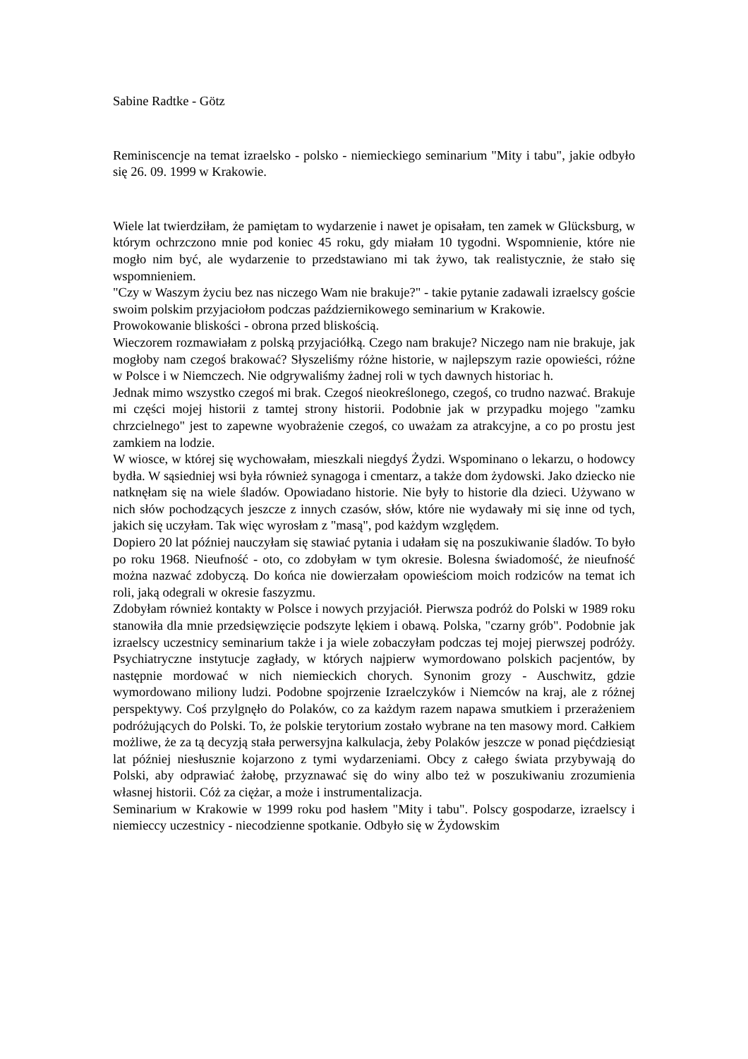Sabine Radtke - Götz
Reminiscencje na temat izraelsko - polsko - niemieckiego seminarium "Mity i tabu", jakie odbyło się 26. 09. 1999 w Krakowie.
Wiele lat twierdziłam, że pamiętam to wydarzenie i nawet je opisałam, ten zamek w Glücksburg, w którym ochrzczono mnie pod koniec 45 roku, gdy miałam 10 tygodni. Wspomnienie, które nie mogło nim być, ale wydarzenie to przedstawiano mi tak żywo, tak realistycznie, że stało się wspomnieniem.
"Czy w Waszym życiu bez nas niczego Wam nie brakuje?" - takie pytanie zadawali izraelscy goście swoim polskim przyjaciołom podczas październikowego seminarium w Krakowie.
Prowokowanie bliskości - obrona przed bliskością.
Wieczorem rozmawiałam z polską przyjaciółką. Czego nam brakuje? Niczego nam nie brakuje, jak mogłoby nam czegoś brakować? Słyszeliśmy różne historie, w najlepszym razie opowieści, różne w Polsce i w Niemczech. Nie odgrywaliśmy żadnej roli w tych dawnych historiac h.
Jednak mimo wszystko czegoś mi brak. Czegoś nieokreślonego, czegoś, co trudno nazwać. Brakuje mi części mojej historii z tamtej strony historii. Podobnie jak w przypadku mojego "zamku chrzcielnego" jest to zapewne wyobrażenie czegoś, co uważam za atrakcyjne, a co po prostu jest zamkiem na lodzie.
W wiosce, w której się wychowałam, mieszkali niegdyś Żydzi. Wspominano o lekarzu, o hodowcy bydła. W sąsiedniej wsi była również synagoga i cmentarz, a także dom żydowski. Jako dziecko nie natknęłam się na wiele śladów. Opowiadano historie. Nie były to historie dla dzieci. Używano w nich słów pochodzących jeszcze z innych czasów, słów, które nie wydawały mi się inne od tych, jakich się uczyłam. Tak więc wyrosłam z "masą", pod każdym względem.
Dopiero 20 lat później nauczyłam się stawiać pytania i udałam się na poszukiwanie śladów. To było po roku 1968. Nieufność - oto, co zdobyłam w tym okresie. Bolesna świadomość, że nieufność można nazwać zdobyczą. Do końca nie dowierzałam opowieściom moich rodziców na temat ich roli, jaką odegrali w okresie faszyzmu.
Zdobyłam również kontakty w Polsce i nowych przyjaciół. Pierwsza podróż do Polski w 1989 roku stanowiła dla mnie przedsięwzięcie podszyte lękiem i obawą. Polska, "czarny grób". Podobnie jak izraelscy uczestnicy seminarium także i ja wiele zobaczyłam podczas tej mojej pierwszej podróży. Psychiatryczne instytucje zagłady, w których najpierw wymordowano polskich pacjentów, by następnie mordować w nich niemieckich chorych. Synonim grozy - Auschwitz, gdzie wymordowano miliony ludzi. Podobne spojrzenie Izraelczyków i Niemców na kraj, ale z różnej perspektywy. Coś przylgnęło do Polaków, co za każdym razem napawa smutkiem i przerażeniem podróżujących do Polski. To, że polskie terytorium zostało wybrane na ten masowy mord. Całkiem możliwe, że za tą decyzją stała perwersyjna kalkulacja, żeby Polaków jeszcze w ponad pięćdziesiąt lat później niesłusznie kojarzono z tymi wydarzeniami. Obcy z całego świata przybywają do Polski, aby odprawiać żałobę, przyznawać się do winy albo też w poszukiwaniu zrozumienia własnej historii. Cóż za ciężar, a może i instrumentalizacja.
Seminarium w Krakowie w 1999 roku pod hasłem "Mity i tabu". Polscy gospodarze, izraelscy i niemieccy uczestnicy - niecodzienne spotkanie. Odbyło się w Żydowskim